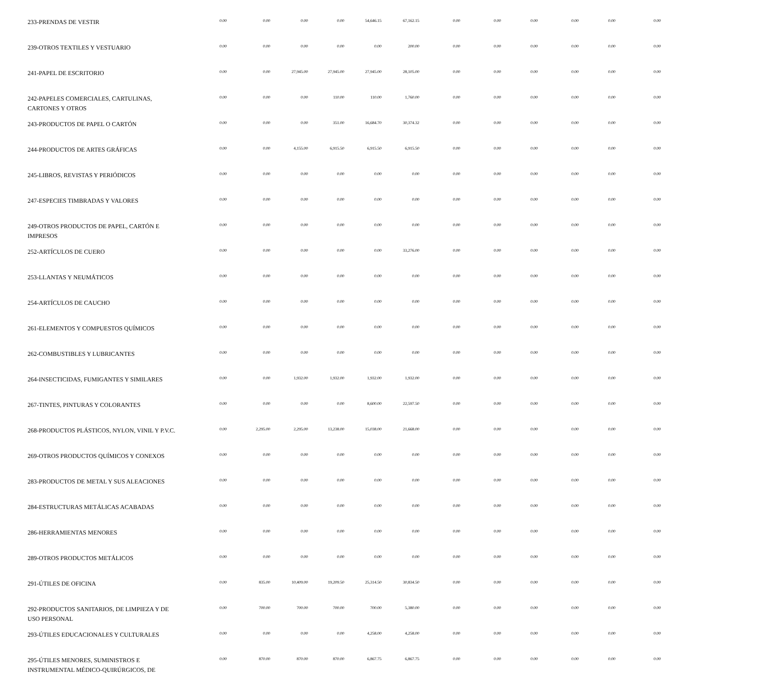| 233-PRENDAS DE VESTIR | 0.00 | 0.00 | 0.00 | 0.00 | 54,646.15 | 67,162.15 | 0.00 | 0.00 | 0.00 | 0.00 | 0.00 | 0.00 |
| 239-OTROS TEXTILES Y VESTUARIO | 0.00 | 0.00 | 0.00 | 0.00 | 0.00 | 200.00 | 0.00 | 0.00 | 0.00 | 0.00 | 0.00 | 0.00 |
| 241-PAPEL DE ESCRITORIO | 0.00 | 0.00 | 27,945.00 | 27,945.00 | 27,945.00 | 28,105.00 | 0.00 | 0.00 | 0.00 | 0.00 | 0.00 | 0.00 |
| 242-PAPELES COMERCIALES, CARTULINAS, CARTONES Y OTROS | 0.00 | 0.00 | 0.00 | 110.00 | 110.00 | 1,760.00 | 0.00 | 0.00 | 0.00 | 0.00 | 0.00 | 0.00 |
| 243-PRODUCTOS DE PAPEL O CARTÓN | 0.00 | 0.00 | 0.00 | 351.00 | 16,684.70 | 30,374.32 | 0.00 | 0.00 | 0.00 | 0.00 | 0.00 | 0.00 |
| 244-PRODUCTOS DE ARTES GRÁFICAS | 0.00 | 0.00 | 4,155.00 | 6,915.50 | 6,915.50 | 6,915.50 | 0.00 | 0.00 | 0.00 | 0.00 | 0.00 | 0.00 |
| 245-LIBROS, REVISTAS Y PERIÓDICOS | 0.00 | 0.00 | 0.00 | 0.00 | 0.00 | 0.00 | 0.00 | 0.00 | 0.00 | 0.00 | 0.00 | 0.00 |
| 247-ESPECIES TIMBRADAS Y VALORES | 0.00 | 0.00 | 0.00 | 0.00 | 0.00 | 0.00 | 0.00 | 0.00 | 0.00 | 0.00 | 0.00 | 0.00 |
| 249-OTROS PRODUCTOS DE PAPEL, CARTÓN E IMPRESOS | 0.00 | 0.00 | 0.00 | 0.00 | 0.00 | 0.00 | 0.00 | 0.00 | 0.00 | 0.00 | 0.00 | 0.00 |
| 252-ARTÍCULOS DE CUERO | 0.00 | 0.00 | 0.00 | 0.00 | 0.00 | 33,276.00 | 0.00 | 0.00 | 0.00 | 0.00 | 0.00 | 0.00 |
| 253-LLANTAS Y NEUMÁTICOS | 0.00 | 0.00 | 0.00 | 0.00 | 0.00 | 0.00 | 0.00 | 0.00 | 0.00 | 0.00 | 0.00 | 0.00 |
| 254-ARTÍCULOS DE CAUCHO | 0.00 | 0.00 | 0.00 | 0.00 | 0.00 | 0.00 | 0.00 | 0.00 | 0.00 | 0.00 | 0.00 | 0.00 |
| 261-ELEMENTOS Y COMPUESTOS QUÍMICOS | 0.00 | 0.00 | 0.00 | 0.00 | 0.00 | 0.00 | 0.00 | 0.00 | 0.00 | 0.00 | 0.00 | 0.00 |
| 262-COMBUSTIBLES Y LUBRICANTES | 0.00 | 0.00 | 0.00 | 0.00 | 0.00 | 0.00 | 0.00 | 0.00 | 0.00 | 0.00 | 0.00 | 0.00 |
| 264-INSECTICIDAS, FUMIGANTES Y SIMILARES | 0.00 | 0.00 | 1,932.00 | 1,932.00 | 1,932.00 | 1,932.00 | 0.00 | 0.00 | 0.00 | 0.00 | 0.00 | 0.00 |
| 267-TINTES, PINTURAS Y COLORANTES | 0.00 | 0.00 | 0.00 | 0.00 | 8,600.00 | 22,597.50 | 0.00 | 0.00 | 0.00 | 0.00 | 0.00 | 0.00 |
| 268-PRODUCTOS PLÁSTICOS, NYLON, VINIL Y P.V.C. | 0.00 | 2,295.00 | 2,295.00 | 13,238.00 | 15,038.00 | 21,668.00 | 0.00 | 0.00 | 0.00 | 0.00 | 0.00 | 0.00 |
| 269-OTROS PRODUCTOS QUÍMICOS Y CONEXOS | 0.00 | 0.00 | 0.00 | 0.00 | 0.00 | 0.00 | 0.00 | 0.00 | 0.00 | 0.00 | 0.00 | 0.00 |
| 283-PRODUCTOS DE METAL Y SUS ALEACIONES | 0.00 | 0.00 | 0.00 | 0.00 | 0.00 | 0.00 | 0.00 | 0.00 | 0.00 | 0.00 | 0.00 | 0.00 |
| 284-ESTRUCTURAS METÁLICAS ACABADAS | 0.00 | 0.00 | 0.00 | 0.00 | 0.00 | 0.00 | 0.00 | 0.00 | 0.00 | 0.00 | 0.00 | 0.00 |
| 286-HERRAMIENTAS MENORES | 0.00 | 0.00 | 0.00 | 0.00 | 0.00 | 0.00 | 0.00 | 0.00 | 0.00 | 0.00 | 0.00 | 0.00 |
| 289-OTROS PRODUCTOS METÁLICOS | 0.00 | 0.00 | 0.00 | 0.00 | 0.00 | 0.00 | 0.00 | 0.00 | 0.00 | 0.00 | 0.00 | 0.00 |
| 291-ÚTILES DE OFICINA | 0.00 | 835.00 | 10,409.00 | 19,209.50 | 25,314.50 | 30,834.50 | 0.00 | 0.00 | 0.00 | 0.00 | 0.00 | 0.00 |
| 292-PRODUCTOS SANITARIOS, DE LIMPIEZA Y DE USO PERSONAL | 0.00 | 700.00 | 700.00 | 700.00 | 700.00 | 5,380.00 | 0.00 | 0.00 | 0.00 | 0.00 | 0.00 | 0.00 |
| 293-ÚTILES EDUCACIONALES Y CULTURALES | 0.00 | 0.00 | 0.00 | 0.00 | 4,258.00 | 4,258.00 | 0.00 | 0.00 | 0.00 | 0.00 | 0.00 | 0.00 |
| 295-ÚTILES MENORES, SUMINISTROS E INSTRUMENTAL MÉDICO-QUIRÚRGICOS, DE | 0.00 | 870.00 | 870.00 | 870.00 | 6,867.75 | 6,867.75 | 0.00 | 0.00 | 0.00 | 0.00 | 0.00 | 0.00 |